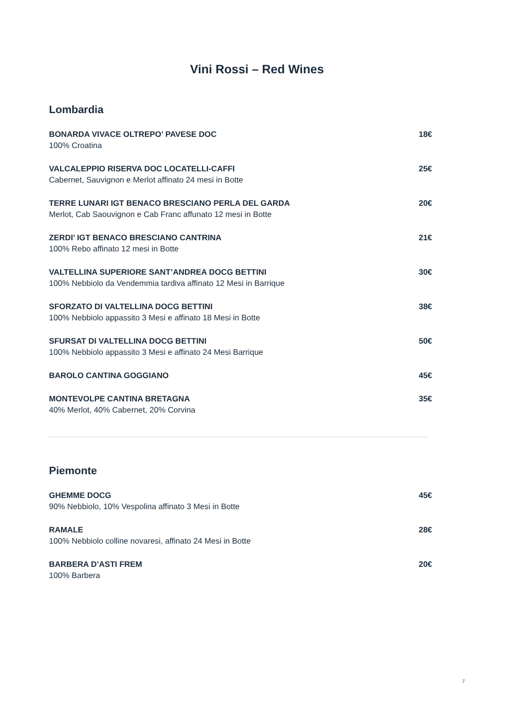Vini Rossi – Red Wines
Lombardia
BONARDA VIVACE OLTREPO’ PAVESE DOC
100% Croatina
18€
VALCALEPPIO RISERVA DOC LOCATELLI-CAFFI
Cabernet, Sauvignon e Merlot affinato 24 mesi in Botte
25€
TERRE LUNARI IGT BENACO BRESCIANO PERLA DEL GARDA
Merlot, Cab Saouvignon e Cab Franc affunato 12 mesi in Botte
20€
ZERDI’ IGT BENACO BRESCIANO CANTRINA
100% Rebo affinato 12 mesi in Botte
21€
VALTELLINA SUPERIORE SANT’ANDREA DOCG BETTINI
100% Nebbiolo da Vendemmia tardiva affinato 12 Mesi in Barrique
30€
SFORZATO DI VALTELLINA DOCG BETTINI
100% Nebbiolo appassito 3 Mesi e affinato 18 Mesi in Botte
38€
SFURSAT DI VALTELLINA DOCG BETTINI
100% Nebbiolo appassito 3 Mesi e affinato 24 Mesi Barrique
50€
BAROLO CANTINA GOGGIANO 45€
MONTEVOLPE CANTINA BRETAGNA
40% Merlot, 40% Cabernet, 20% Corvina
35€
Piemonte
GHEMME DOCG
90% Nebbiolo, 10% Vespolina affinato 3 Mesi in Botte
45€
RAMALE
100% Nebbiolo colline novaresi, affinato 24 Mesi in Botte
28€
BARBERA D’ASTI FREM
100% Barbera
20€
7